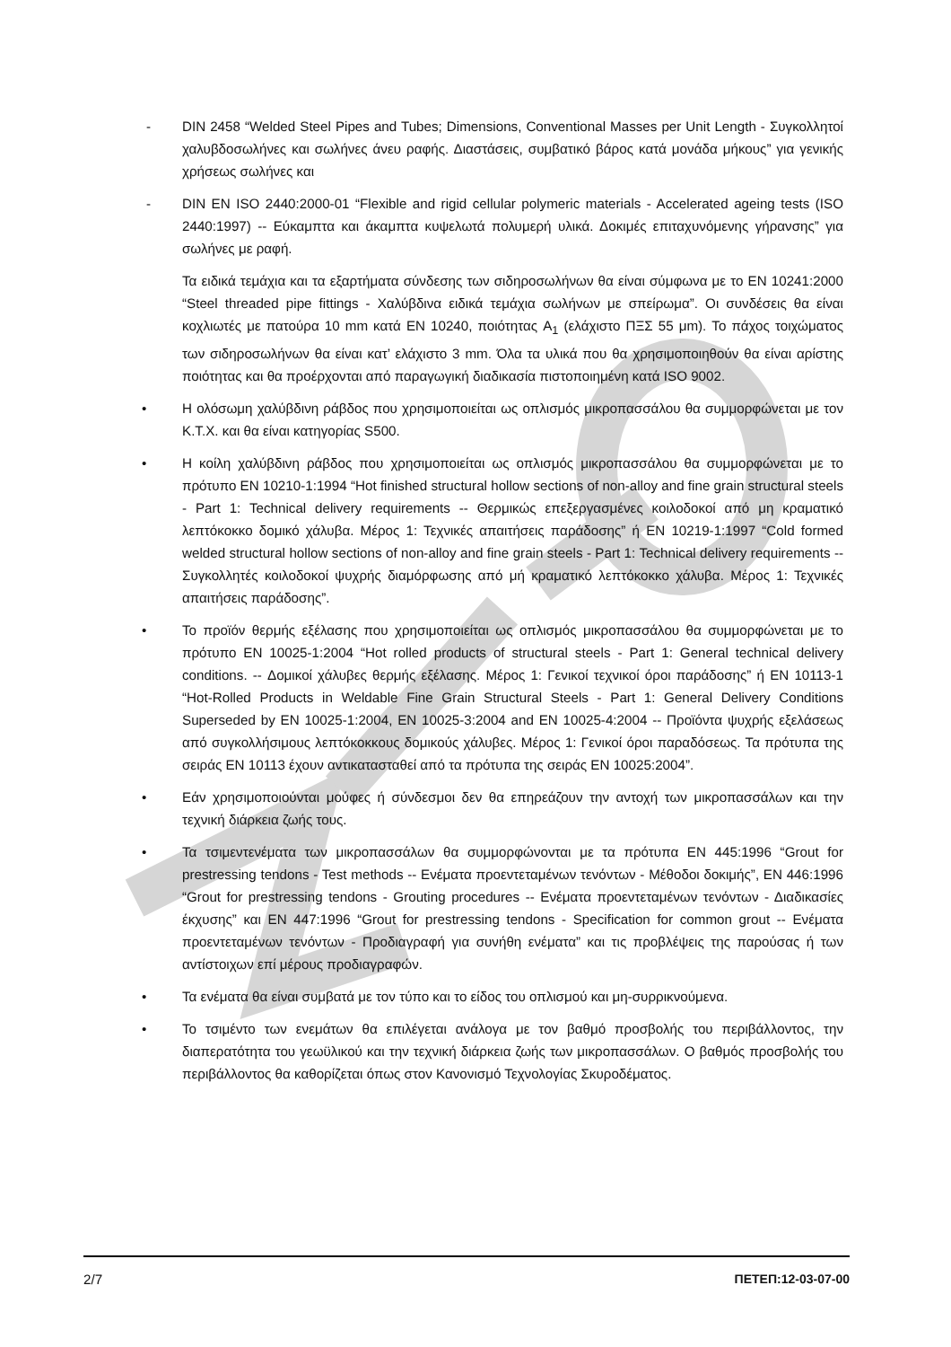- DIN 2458 “Welded Steel Pipes and Tubes; Dimensions, Conventional Masses per Unit Length - Συγκολλητοί χαλυβδοσωλήνες και σωλήνες άνευ ραφής. Διαστάσεις, συμβατικό βάρος κατά μονάδα μήκους” για γενικής χρήσεως σωλήνες και
- DIN EN ISO 2440:2000-01 “Flexible and rigid cellular polymeric materials - Accelerated ageing tests (ISO 2440:1997) -- Εύκαμπτα και άκαμπτα κυψελωτά πολυμερή υλικά. Δοκιμές επιταχυνόμενης γήρανσης” για σωλήνες με ραφή.
Τα ειδικά τεμάχια και τα εξαρτήματα σύνδεσης των σιδηροσωλήνων θα είναι σύμφωνα με το EN 10241:2000 “Steel threaded pipe fittings - Χαλύβδινα ειδικά τεμάχια σωλήνων με σπείρωμα”. Οι συνδέσεις θα είναι κοχλιωτές με πατούρα 10 mm κατά EN 10240, ποιότητας A<sub>1</sub> (ελάχιστο ΠΞΣ 55 μm). Το πάχος τοιχώματος των σιδηροσωλήνων θα είναι κατ’ ελάχιστο 3 mm. Όλα τα υλικά που θα χρησιμοποιηθούν θα είναι αρίστης ποιότητας και θα προέρχονται από παραγωγική διαδικασία πιστοποιημένη κατά ISO 9002.
• Η ολόσωμη χαλύβδινη ράβδος που χρησιμοποιείται ως οπλισμός μικροπασσάλου θα συμμορφώνεται με τον Κ.Τ.Χ. και θα είναι κατηγορίας S500.
• Η κοίλη χαλύβδινη ράβδος που χρησιμοποιείται ως οπλισμός μικροπασσάλου θα συμμορφώνεται με το πρότυπο EN 10210-1:1994 “Hot finished structural hollow sections of non-alloy and fine grain structural steels - Part 1: Technical delivery requirements -- Θερμικώς επεξεργασμένες κοιλοδοκοί από μη κραματικό λεπτόκοκκο δομικό χάλυβα. Μέρος 1: Τεχνικές απαιτήσεις παράδοσης” ή EN 10219-1:1997 “Cold formed welded structural hollow sections of non-alloy and fine grain steels - Part 1: Technical delivery requirements -- Συγκολλητές κοιλοδοκοί ψυχρής διαμόρφωσης από μή κραματικό λεπτόκοκκο χάλυβα. Μέρος 1: Τεχνικές απαιτήσεις παράδοσης”.
• Το προϊόν θερμής εξέλασης που χρησιμοποιείται ως οπλισμός μικροπασσάλου θα συμμορφώνεται με το πρότυπο EN 10025-1:2004 “Hot rolled products of structural steels - Part 1: General technical delivery conditions. -- Δομικοί χάλυβες θερμής εξέλασης. Μέρος 1: Γενικοί τεχνικοί όροι παράδοσης” ή EN 10113-1 “Hot-Rolled Products in Weldable Fine Grain Structural Steels - Part 1: General Delivery Conditions Superseded by EN 10025-1:2004, EN 10025-3:2004 and EN 10025-4:2004 -- Προϊόντα ψυχρής εξελάσεως από συγκολλήσιμους λεπτόκοκκους δομικούς χάλυβες. Μέρος 1: Γενικοί όροι παραδόσεως. Τα πρότυπα της σειράς EN 10113 έχουν αντικατασταθεί από τα πρότυπα της σειράς EN 10025:2004”.
• Εάν χρησιμοποιούνται μούφες ή σύνδεσμοι δεν θα επηρεάζουν την αντοχή των μικροπασσάλων και την τεχνική διάρκεια ζωής τους.
• Τα τσιμεντενέματα των μικροπασσάλων θα συμμορφώνονται με τα πρότυπα EN 445:1996 “Grout for prestressing tendons - Test methods -- Ενέματα προεντεταμένων τενόντων - Μέθοδοι δοκιμής”, EN 446:1996 “Grout for prestressing tendons - Grouting procedures -- Ενέματα προεντεταμένων τενόντων - Διαδικασίες έκχυσης” και EN 447:1996 “Grout for prestressing tendons - Specification for common grout -- Ενέματα προεντεταμένων τενόντων - Προδιαγραφή για συνήθη ενέματα” και τις προβλέψεις της παρούσας ή των αντίστοιχων επί μέρους προδιαγραφών.
• Τα ενέματα θα είναι συμβατά με τον τύπο και το είδος του οπλισμού και μη-συρρικνούμενα.
• Το τσιμέντο των ενεμάτων θα επιλέγεται ανάλογα με τον βαθμό προσβολής του περιβάλλοντος, την διαπερατότητα του γεωϋλικού και την τεχνική διάρκεια ζωής των μικροπασσάλων. Ο βαθμός προσβολής του περιβάλλοντος θα καθορίζεται όπως στον Κανονισμό Τεχνολογίας Σκυροδέματος.
2/7 ΠΕΤΕΠ:12-03-07-00